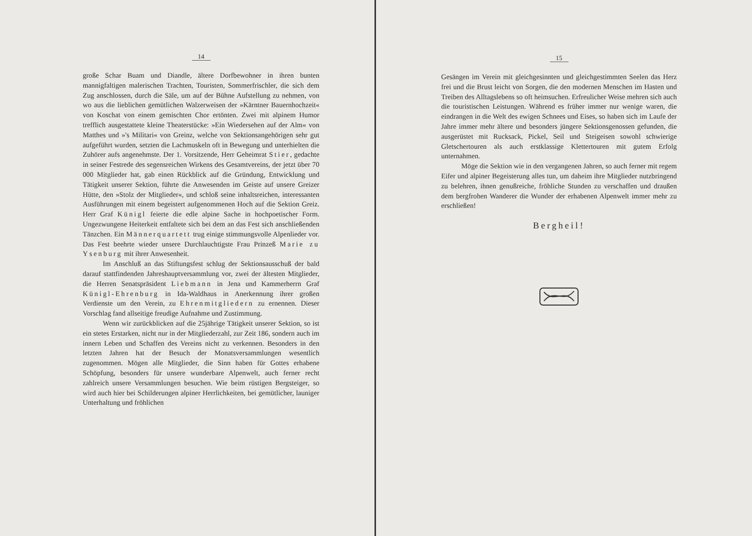14
große Schar Buam und Diandle, ältere Dorfbewohner in ihren bunten mannigfaltigen malerischen Trachten, Touristen, Sommerfrischler, die sich dem Zug anschlossen, durch die Säle, um auf der Bühne Aufstellung zu nehmen, von wo aus die lieblichen gemütlichen Walzerweisen der »Kärntner Bauernhochzeit« von Koschat von einem gemischten Chor ertönten. Zwei mit alpinem Humor trefflich ausgestattete kleine Theaterstücke: »Ein Wiedersehen auf der Alm« von Matthes und »'s Militari« von Greinz, welche von Sektionsangehörigen sehr gut aufgeführt wurden, setzten die Lachmuskeln oft in Bewegung und unterhielten die Zuhörer aufs angenehmste. Der 1. Vorsitzende, Herr Geheimrat Stier, gedachte in seiner Festrede des segensreichen Wirkens des Gesamtvereins, der jetzt über 70 000 Mitglieder hat, gab einen Rückblick auf die Gründung, Entwicklung und Tätigkeit unserer Sektion, führte die Anwesenden im Geiste auf unsere Greizer Hütte, den »Stolz der Mitglieder«, und schloß seine inhaltsreichen, interessanten Ausführungen mit einem begeistert aufgenommenen Hoch auf die Sektion Greiz. Herr Graf Künigl feierte die edle alpine Sache in hochpoetischer Form. Ungezwungene Heiterkeit entfaltete sich bei dem an das Fest sich anschließenden Tänzchen. Ein Männerquartett trug einige stimmungsvolle Alpenlieder vor. Das Fest beehrte wieder unsere Durchlauchtigste Frau Prinzeß Marie zu Ysenburg mit ihrer Anwesenheit.
Im Anschluß an das Stiftungsfest schlug der Sektionsausschuß der bald darauf stattfindenden Jahreshauptversammlung vor, zwei der ältesten Mitglieder, die Herren Senatspräsident Liebmann in Jena und Kammerherrn Graf Künigl-Ehrenburg in Ida-Waldhaus in Anerkennung ihrer großen Verdienste um den Verein, zu Ehrenmitgliedern zu ernennen. Dieser Vorschlag fand allseitige freudige Aufnahme und Zustimmung.
Wenn wir zurückblicken auf die 25jährige Tätigkeit unserer Sektion, so ist ein stetes Erstarken, nicht nur in der Mitgliederzahl, zur Zeit 186, sondern auch im innern Leben und Schaffen des Vereins nicht zu verkennen. Besonders in den letzten Jahren hat der Besuch der Monatsversammlungen wesentlich zugenommen. Mögen alle Mitglieder, die Sinn haben für Gottes erhabene Schöpfung, besonders für unsere wunderbare Alpenwelt, auch ferner recht zahlreich unsere Versammlungen besuchen. Wie beim rüstigen Bergsteiger, so wird auch hier bei Schilderungen alpiner Herrlichkeiten, bei gemütlicher, launiger Unterhaltung und fröhlichen
15
Gesängen im Verein mit gleichgesinnten und gleichgestimmten Seelen das Herz frei und die Brust leicht von Sorgen, die den modernen Menschen im Hasten und Treiben des Alltagslebens so oft heimsuchen. Erfreulicher Weise mehren sich auch die touristischen Leistungen. Während es früher immer nur wenige waren, die eindrangen in die Welt des ewigen Schnees und Eises, so haben sich im Laufe der Jahre immer mehr ältere und besonders jüngere Sektionsgenossen gefunden, die ausgerüstet mit Rucksack, Pickel, Seil und Steigeisen sowohl schwierige Gletschertouren als auch erstklassige Klettertouren mit gutem Erfolg unternahmen.
Möge die Sektion wie in den vergangenen Jahren, so auch ferner mit regem Eifer und alpiner Begeisterung alles tun, um daheim ihre Mitglieder nutzbringend zu belehren, ihnen genußreiche, fröhliche Stunden zu verschaffen und draußen dem bergfrohen Wanderer die Wunder der erhabenen Alpenwelt immer mehr zu erschließen!
Bergheil!